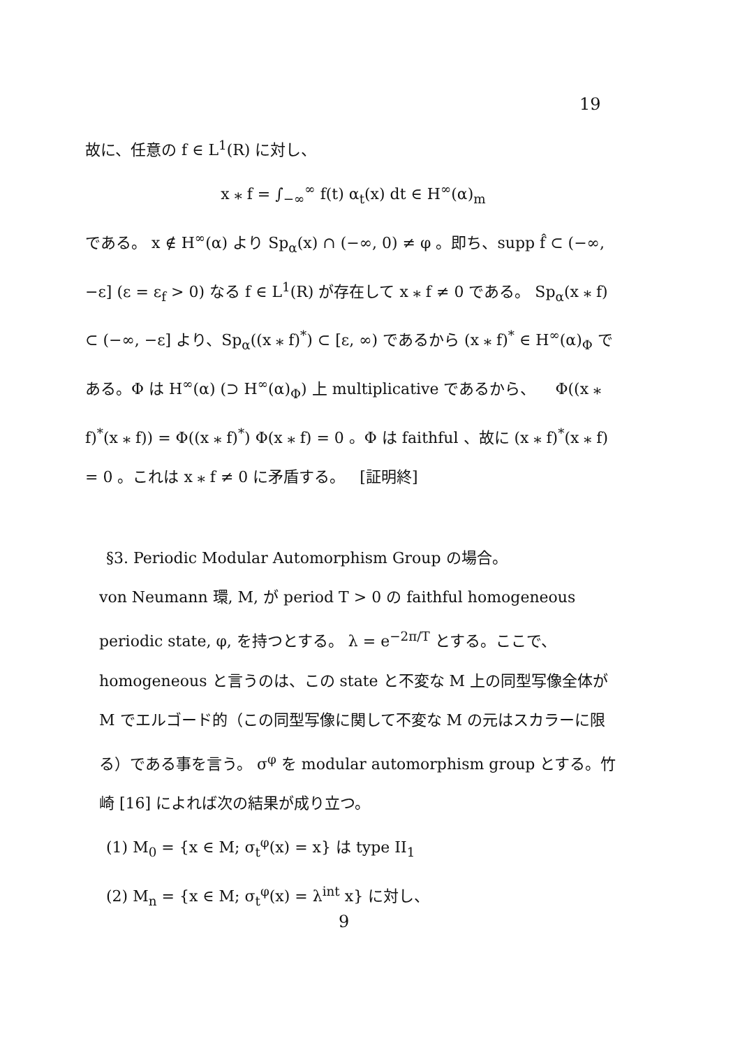19
故に、任意の f ∈ L<sup>1</sup>(R) に対し、
x ⁎ f = ∫<sub>−∞</sub><sup>∞</sup> f(t) α<sub>t</sub>(x) dt ∈ H<sup>∞</sup>(α)<sub>m</sub>
である。 x ∉ H<sup>∞</sup>(α) より Sp<sub>α</sub>(x) ∩ (−∞, 0) ≠ φ 。即ち、supp f̂ ⊂ (−∞, −ε] (ε = ε<sub>f</sub> > 0) なる f ∈ L<sup>1</sup>(R) が存在して x ⁎ f ≠ 0 である。 Sp<sub>α</sub>(x ⁎ f) ⊂ (−∞, −ε] より、Sp<sub>α</sub>((x ⁎ f)<sup>*</sup>) ⊂ [ε, ∞) であるから (x ⁎ f)<sup>*</sup> ∈ H<sup>∞</sup>(α)<sub>Φ</sub> である。Φ は H<sup>∞</sup>(α) (⊃ H<sup>∞</sup>(α)<sub>Φ</sub>) 上 multiplicative であるから、 Φ((x ⁎ f)<sup>*</sup>(x ⁎ f)) = Φ((x ⁎ f)<sup>*</sup>) Φ(x ⁎ f) = 0 。Φ は faithful 、故に (x ⁎ f)<sup>*</sup>(x ⁎ f) = 0 。これは x ⁎ f ≠ 0 に矛盾する。 [証明終]
§3. Periodic Modular Automorphism Group の場合。
von Neumann 環, M, が period T > 0 の faithful homogeneous periodic state, φ, を持つとする。 λ = e<sup>−2π/T</sup> とする。ここで、homogeneous と言うのは、この state と不変な M 上の同型写像全体が M でエルゴード的（この同型写像に関して不変な M の元はスカラーに限る）である事を言う。 σ<sup>φ</sup> を modular automorphism group とする。竹崎 [16] によれば次の結果が成り立つ。
(1) M<sub>0</sub> = {x ∈ M; σ<sub>t</sub><sup>φ</sup>(x) = x} は type II<sub>1</sub>
(2) M<sub>n</sub> = {x ∈ M; σ<sub>t</sub><sup>φ</sup>(x) = λ<sup>int</sup> x} に対し、
9